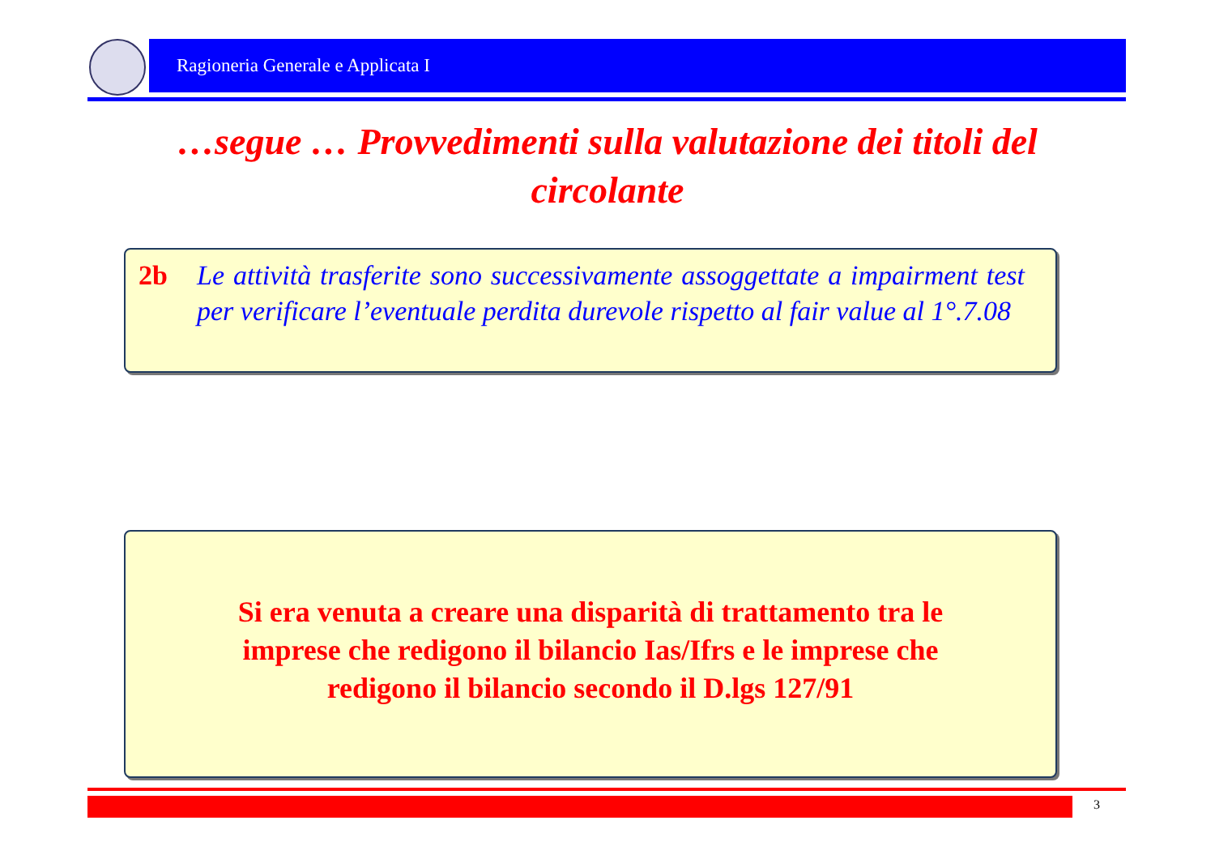Ragioneria Generale e Applicata I
…segue … Provvedimenti sulla valutazione dei titoli del circolante
2b Le attività trasferite sono successivamente assoggettate a impairment test per verificare l’eventuale perdita durevole rispetto al fair value al 1°.7.08
Si era venuta a creare una disparità di trattamento tra le imprese che redigono il bilancio Ias/Ifrs e le imprese che redigono il bilancio secondo il D.lgs 127/91
3